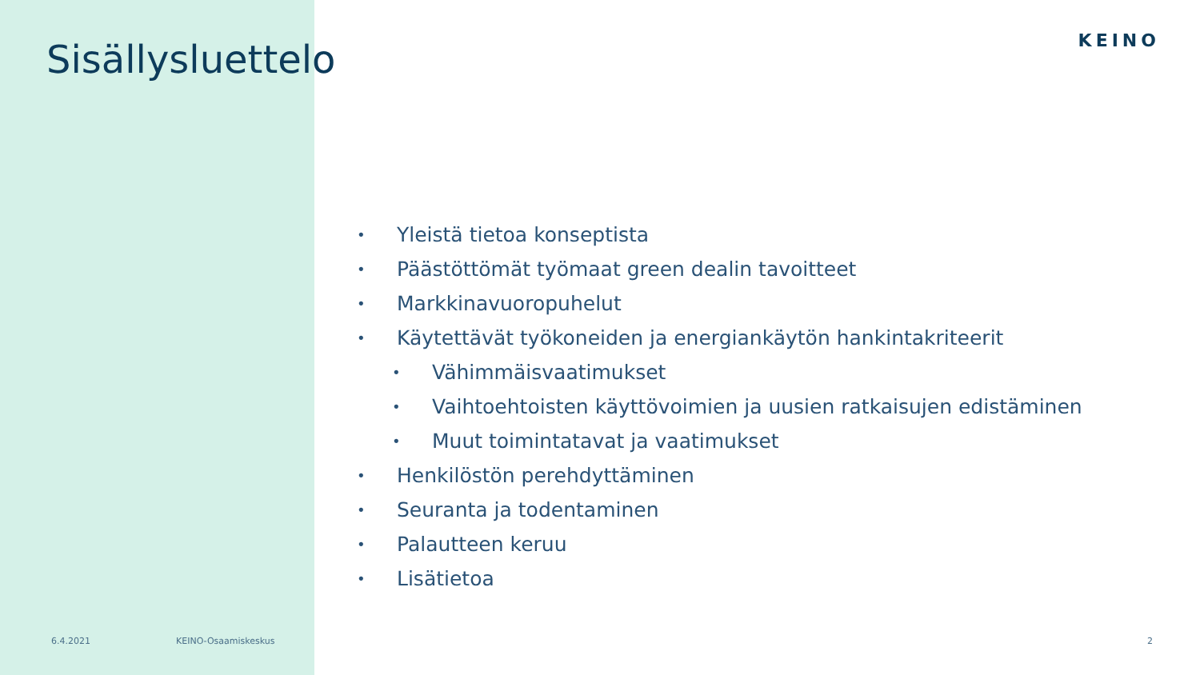Sisällysluettelo KEINO
• Yleistä tietoa konseptista
• Päästöttömät työmaat green dealin tavoitteet
• Markkinavuoropuhelut
• Käytettävät työkoneiden ja energiankäytön hankintakriteerit
• Vähimmäisvaatimukset
• Vaihtoehtoisten käyttövoimien ja uusien ratkaisujen edistäminen
• Muut toimintatavat ja vaatimukset
• Henkilöstön perehdyttäminen
• Seuranta ja todentaminen
• Palautteen keruu
• Lisätietoa
6.4.2021 KEINO-Osaamiskeskus 2